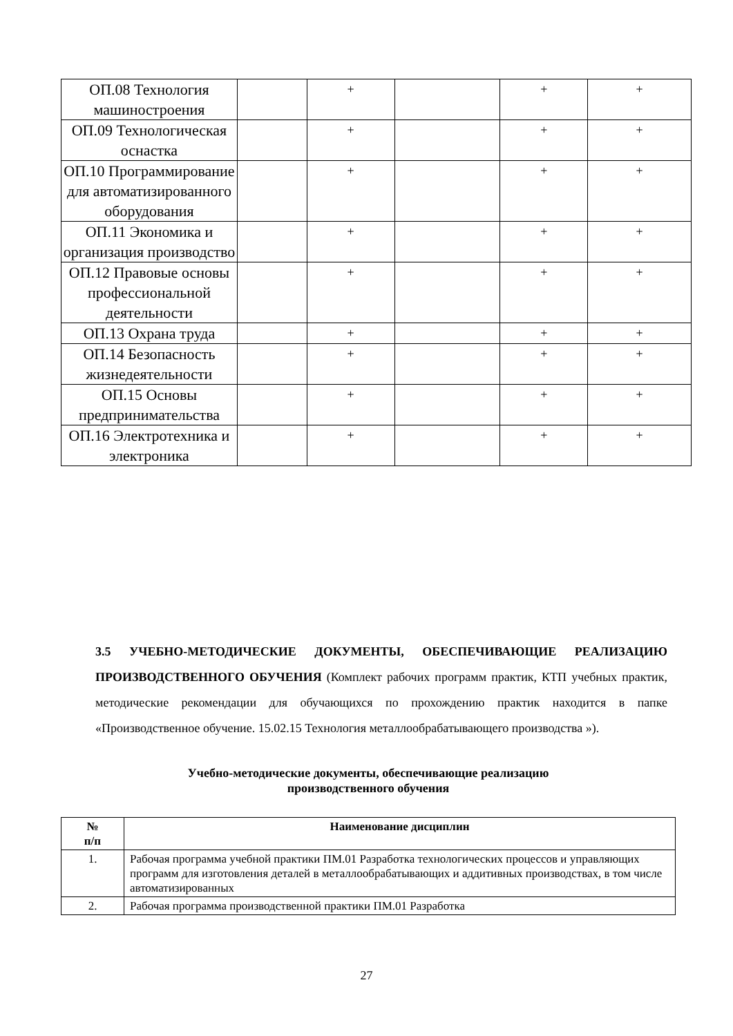| ОП.08 Технология машиностроения | | + | | + | + |
| ОП.09 Технологическая оснастка | | + | | + | + |
| ОП.10 Программирование для автоматизированного оборудования | | + | | + | + |
| ОП.11 Экономика и организация производство | | + | | + | + |
| ОП.12 Правовые основы профессиональной деятельности | | + | | + | + |
| ОП.13 Охрана труда | | + | | + | + |
| ОП.14 Безопасность жизнедеятельности | | + | | + | + |
| ОП.15 Основы предпринимательства | | + | | + | + |
| ОП.16 Электротехника и электроника | | + | | + | + |
3.5 УЧЕБНО-МЕТОДИЧЕСКИЕ ДОКУМЕНТЫ, ОБЕСПЕЧИВАЮЩИЕ РЕАЛИЗАЦИЮ ПРОИЗВОДСТВЕННОГО ОБУЧЕНИЯ (Комплект рабочих программ практик, КТП учебных практик, методические рекомендации для обучающихся по прохождению практик находится в папке «Производственное обучение. 15.02.15 Технология металлообрабатывающего производства »).
Учебно-методические документы, обеспечивающие реализацию
производственного обучения
| № п/п | Наименование дисциплин |
| --- | --- |
| 1. | Рабочая программа учебной практики ПМ.01 Разработка технологических процессов и управляющих программ для изготовления деталей в металлообрабатывающих и аддитивных производствах, в том числе автоматизированных |
| 2. | Рабочая программа производственной практики ПМ.01 Разработка |
27